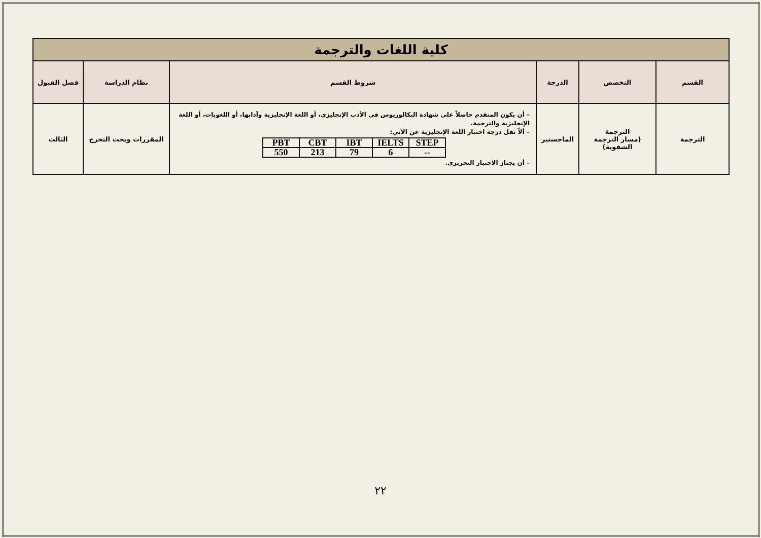| كلية اللغات والترجمة | | | | | |
| القسم | التخصص | الدرجة | شروط القسم | نظام الدراسة | فصل القبول |
| الترجمة | الترجمة (مسار الترجمة الشفوية) | الماجستير | – أن يكون المتقدم حاصلاً على شهادة البكالوريوس في الأدب الإنجليزي، أو اللغة الإنجليزية وآدابها، أو اللغويات، أو اللغة الإنجليزية والترجمة. – ألاّ تقل درجة اختبار اللغة الإنجليزية عن الآتي: / PBT / CBT / IBT / IELTS / STEP / / 550 / 213 / 79 / 6 / -- / – أن يجتاز الاختبار التحريري. | المقررات وبحث التخرج | الثالث |
٢٢